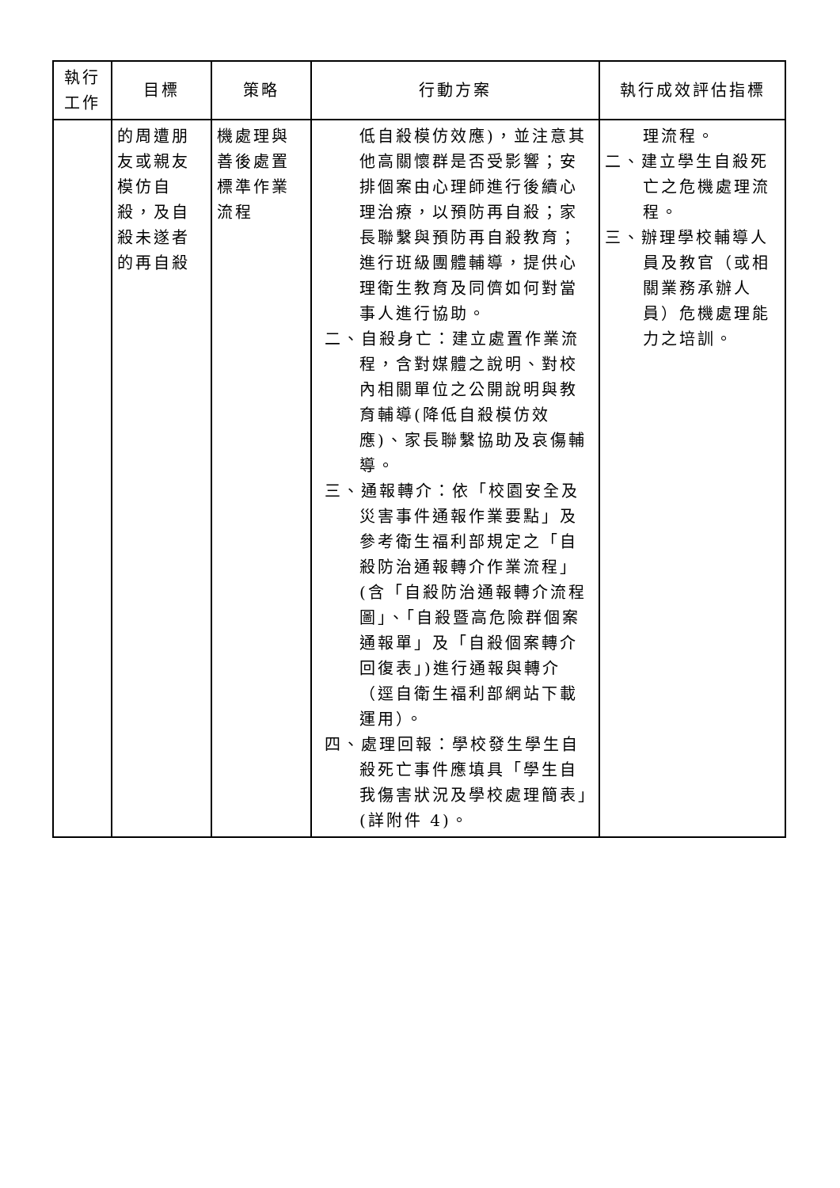| 執行 工作 | 目標 | 策略 | 行動方案 | 執行成效評估指標 |
| --- | --- | --- | --- | --- |
| | 的周遭朋友或親友模仿自殺，及自殺未遂者的再自殺 | 機處理與善後處置標準作業流程 | 低自殺模仿效應)，並注意其他高關懷群是否受影響；安排個案由心理師進行後續心理治療，以預防再自殺；家長聯繫與預防再自殺教育；進行班級團體輔導，提供心理衛生教育及同儕如何對當事人進行協助。 二、自殺身亡：建立處置作業流程，含對媒體之說明、對校內相關單位之公開說明與教育輔導(降低自殺模仿效應)、家長聯繫協助及哀傷輔導。 三、通報轉介：依「校園安全及災害事件通報作業要點」及參考衛生福利部規定之「自殺防治通報轉介作業流程」(含「自殺防治通報轉介流程圖」、「自殺暨高危險群個案通報單」及「自殺個案轉介回復表」)進行通報與轉介（逕自衛生福利部網站下載運用）。 四、處理回報：學校發生學生自殺死亡事件應填具「學生自我傷害狀況及學校處理簡表」(詳附件 4)。 | 理流程。 二、建立學生自殺死亡之危機處理流程。 三、辦理學校輔導人員及教官（或相關業務承辦人員）危機處理能力之培訓。 |